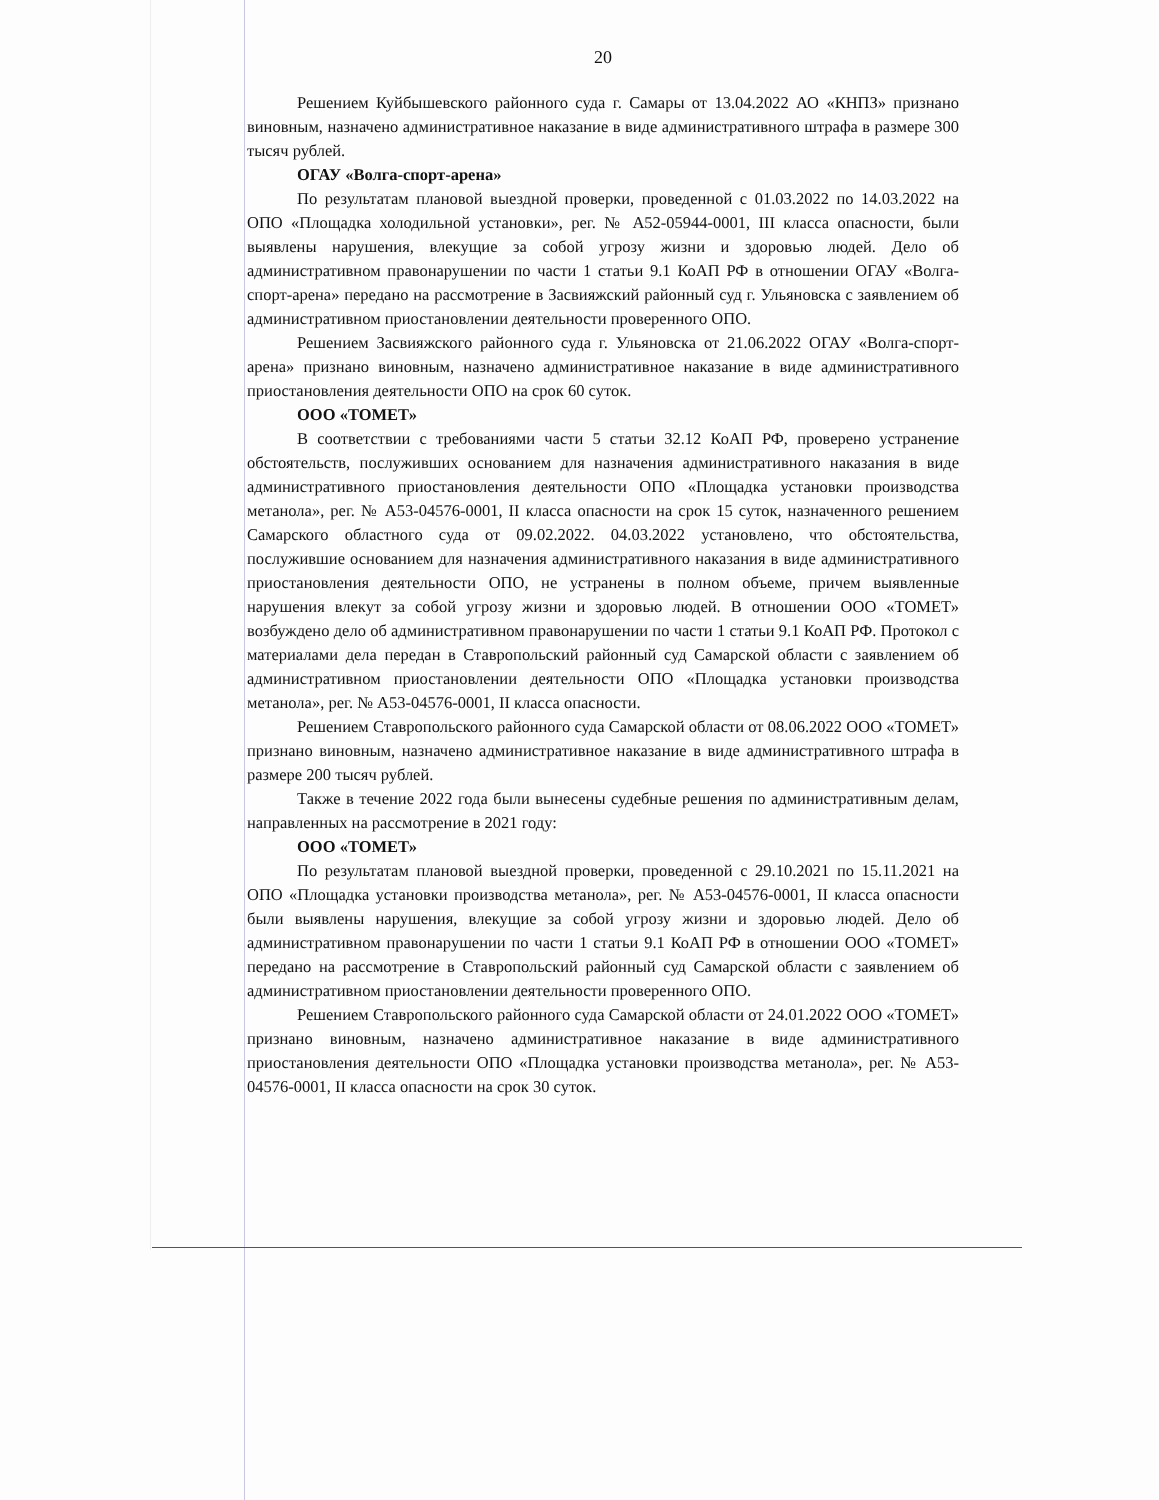20
Решением Куйбышевского районного суда г. Самары от 13.04.2022 АО «КНПЗ» признано виновным, назначено административное наказание в виде административного штрафа в размере 300 тысяч рублей.
ОГАУ «Волга-спорт-арена»
По результатам плановой выездной проверки, проведенной с 01.03.2022 по 14.03.2022 на ОПО «Площадка холодильной установки», рег. № А52-05944-0001, III класса опасности, были выявлены нарушения, влекущие за собой угрозу жизни и здоровью людей. Дело об административном правонарушении по части 1 статьи 9.1 КоАП РФ в отношении ОГАУ «Волга-спорт-арена» передано на рассмотрение в Засвияжский районный суд г. Ульяновска с заявлением об административном приостановлении деятельности проверенного ОПО.
Решением Засвияжского районного суда г. Ульяновска от 21.06.2022 ОГАУ «Волга-спорт-арена» признано виновным, назначено административное наказание в виде административного приостановления деятельности ОПО на срок 60 суток.
ООО «ТОМЕТ»
В соответствии с требованиями части 5 статьи 32.12 КоАП РФ, проверено устранение обстоятельств, послуживших основанием для назначения административного наказания в виде административного приостановления деятельности ОПО «Площадка установки производства метанола», рег. № А53-04576-0001, II класса опасности на срок 15 суток, назначенного решением Самарского областного суда от 09.02.2022. 04.03.2022 установлено, что обстоятельства, послужившие основанием для назначения административного наказания в виде административного приостановления деятельности ОПО, не устранены в полном объеме, причем выявленные нарушения влекут за собой угрозу жизни и здоровью людей. В отношении ООО «ТОМЕТ» возбуждено дело об административном правонарушении по части 1 статьи 9.1 КоАП РФ. Протокол с материалами дела передан в Ставропольский районный суд Самарской области с заявлением об административном приостановлении деятельности ОПО «Площадка установки производства метанола», рег. № А53-04576-0001, II класса опасности.
Решением Ставропольского районного суда Самарской области от 08.06.2022 ООО «ТОМЕТ» признано виновным, назначено административное наказание в виде административного штрафа в размере 200 тысяч рублей.
Также в течение 2022 года были вынесены судебные решения по административным делам, направленных на рассмотрение в 2021 году:
ООО «ТОМЕТ»
По результатам плановой выездной проверки, проведенной с 29.10.2021 по 15.11.2021 на ОПО «Площадка установки производства метанола», рег. № А53-04576-0001, II класса опасности были выявлены нарушения, влекущие за собой угрозу жизни и здоровью людей. Дело об административном правонарушении по части 1 статьи 9.1 КоАП РФ в отношении ООО «ТОМЕТ» передано на рассмотрение в Ставропольский районный суд Самарской области с заявлением об административном приостановлении деятельности проверенного ОПО.
Решением Ставропольского районного суда Самарской области от 24.01.2022 ООО «ТОМЕТ» признано виновным, назначено административное наказание в виде административного приостановления деятельности ОПО «Площадка установки производства метанола», рег. № А53-04576-0001, II класса опасности на срок 30 суток.